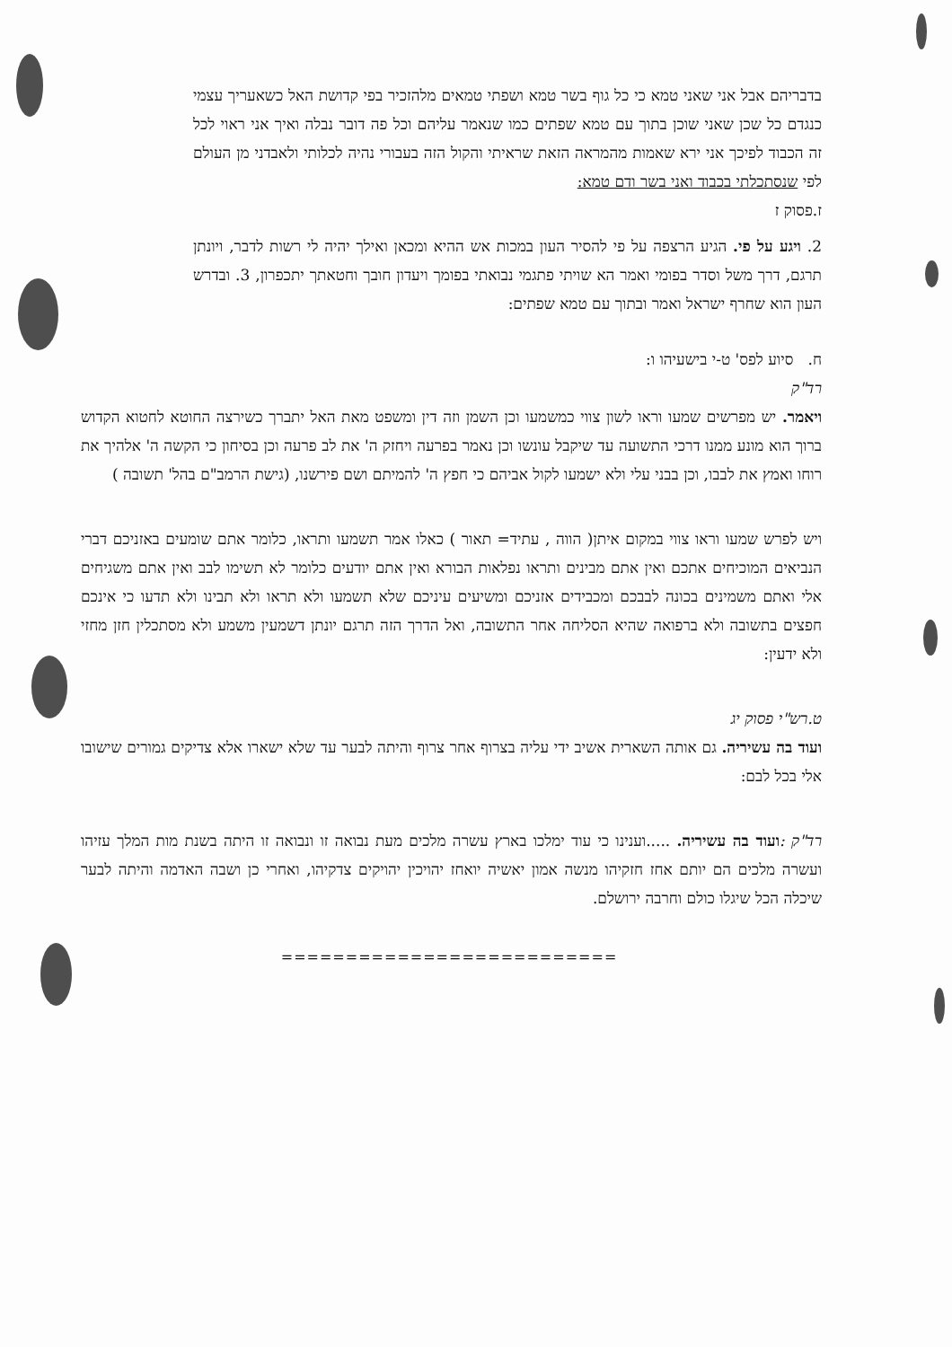בדבריהם אבל אני שאני טמא כי כל גוף בשר טמא ושפתי טמאים מלהזכיר בפי קדושת האל כשאעריך עצמי כנגדם כל שכן שאני שוכן בתוך עם טמא שפתים כמו שנאמר עליהם וכל פה דובר נבלה ואיך אני ראוי לכל זה הכבוד לפיכך אני ירא שאמות מהמראה הזאת שראיתי והקול הזה בעבורי נהיה לכלותי ולאבדני מן העולם לפי שנסתכלתי בכבוד ואני בשר ודם טמא:
ז.פסוק ז
2. ויגע על פי. הגיע הרצפה על פי להסיר העון במכות אש ההיא ומכאן ואילך יהיה לי רשות לדבר, ויונתן תרגם, דרך משל וסדר בפומי ואמר הא שויתי פתגמי נבואתי בפומך ויעדון חובך וחטאתך יתכפרון, 3. ובדרש העון הוא שחרף ישראל ואמר ובתוך עם טמא שפתים:
ח. סיוע לפס' ט-י בישעיהו ו:
רד"ק
ויאמר. יש מפרשים שמעו וראו לשון צווי כמשמעו וכן השמן וזה דין ומשפט מאת האל יתברך כשירצה החוטא לחטוא הקדוש ברוך הוא מונע ממנו דרכי התשועה עד שיקבל עונשו וכן נאמר בפרעה ויחזק ה' את לב פרעה וכן בסיחון כי הקשה ה' אלהיך את רוחו ואמץ את לבבו, וכן בבני עלי ולא ישמעו לקול אביהם כי חפץ ה' להמיתם ושם פירשנו, (גישת הרמב"ם בהל' תשובה )
ויש לפרש שמעו וראו צווי במקום איתן( הווה , עתיד= תאור ) כאלו אמר תשמעו ותראו, כלומר אתם שומעים באזניכם דברי הנביאים המוכיחים אתכם ואין אתם מבינים ותראו נפלאות הבורא ואין אתם יודעים כלומר לא תשימו לבב ואין אתם משגיחים אלי ואתם משמינים בכונה לבבכם ומכבידים אזניכם ומשיעים עיניכם שלא תשמעו ולא תראו ולא תבינו ולא תדעו כי אינכם חפצים בתשובה ולא ברפואה שהיא הסליחה אחר התשובה, ואל הדרך הזה תרגם יונתן דשמעין משמע ולא מסתכלין חזן מחזי ולא ידעין:
ט.רש"י פסוק יג
ועוד בה עשיריה. גם אותה השארית אשיב ידי עליה בצרוף אחר צרוף והיתה לבער עד שלא ישארו אלא צדיקים גמורים שישובו אלי בכל לבם:
רד"ק : ועוד בה עשיריה. .....וענינו כי עוד ימלכו בארץ עשרה מלכים מעת נבואה זו ונבואה זו היתה בשנת מות המלך עזיהו ועשרה מלכים הם יותם אחז חזקיהו מנשה אמון יאשיה יואחז יהויכין יהויקים צדקיהו, ואחרי כן ושבה האדמה והיתה לבער שיכלה הכל שיגלו כולם וחרבה ירושלם.
==========================